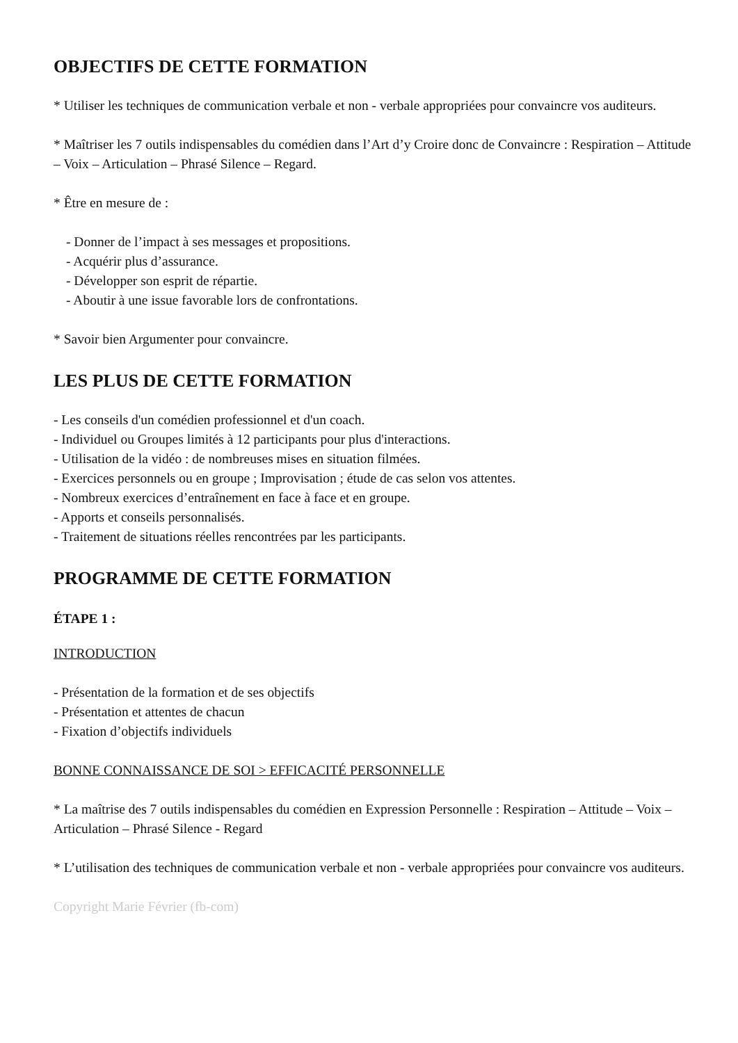OBJECTIFS DE CETTE FORMATION
* Utiliser les techniques de communication verbale et non - verbale appropriées pour convaincre vos auditeurs.
* Maîtriser les 7 outils indispensables du comédien dans l’Art d’y Croire donc de Convaincre : Respiration – Attitude – Voix – Articulation – Phrasé Silence – Regard.
* Être en mesure de :
- Donner de l’impact à ses messages et propositions.
- Acquérir plus d’assurance.
- Développer son esprit de répartie.
- Aboutir à une issue favorable lors de confrontations.
* Savoir bien Argumenter pour convaincre.
LES PLUS DE CETTE FORMATION
- Les conseils d'un comédien professionnel et d'un coach.
- Individuel ou Groupes limités à 12 participants pour plus d'interactions.
- Utilisation de la vidéo : de nombreuses mises en situation filmées.
- Exercices personnels ou en groupe ; Improvisation ; étude de cas selon vos attentes.
- Nombreux exercices d’entraînement en face à face et en groupe.
- Apports et conseils personnalisés.
- Traitement de situations réelles rencontrées par les participants.
PROGRAMME DE CETTE FORMATION
ÉTAPE 1 :
INTRODUCTION
- Présentation de la formation et de ses objectifs
- Présentation et attentes de chacun
- Fixation d’objectifs individuels
BONNE CONNAISSANCE DE SOI > EFFICACITÉ PERSONNELLE
* La maîtrise des 7 outils indispensables du comédien en Expression Personnelle : Respiration – Attitude – Voix – Articulation – Phrasé Silence - Regard
* L’utilisation des techniques de communication verbale et non - verbale appropriées pour convaincre vos auditeurs.
Copyright Marie Février (fb-com)